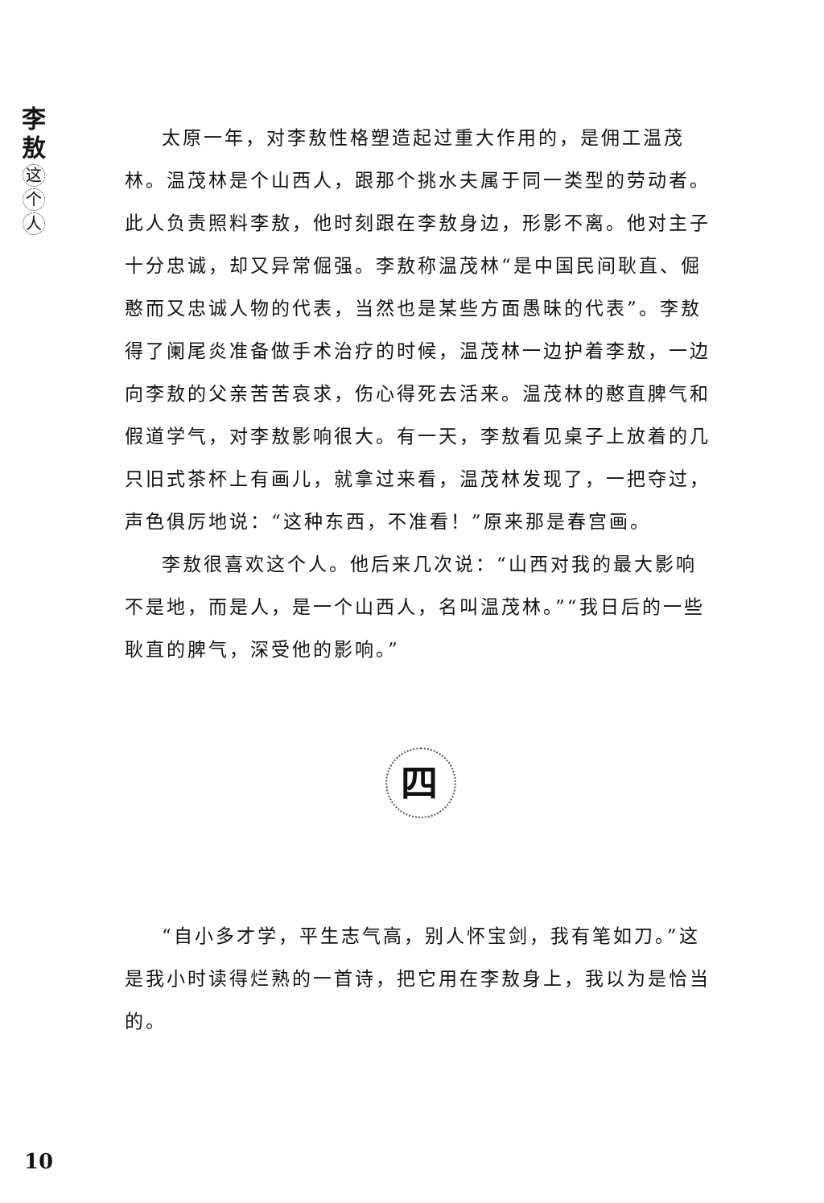李
敖
这
个
人
太原一年，对李敖性格塑造起过重大作用的，是佣工温茂林。温茂林是个山西人，跟那个挑水夫属于同一类型的劳动者。此人负责照料李敖，他时刻跟在李敖身边，形影不离。他对主子十分忠诚，却又异常倔强。李敖称温茂林“是中国民间耿直、倔憨而又忠诚人物的代表，当然也是某些方面愚昧的代表”。李敖得了阑尾炎准备做手术治疗的时候，温茂林一边护着李敖，一边向李敖的父亲苦苦哀求，伤心得死去活来。温茂林的憨直脾气和假道学气，对李敖影响很大。有一天，李敖看见桌子上放着的几只旧式茶杯上有画儿，就拿过来看，温茂林发现了，一把夺过，声色俱厉地说：“这种东西，不准看！”原来那是春宫画。
李敖很喜欢这个人。他后来几次说：“山西对我的最大影响不是地，而是人，是一个山西人，名叫温茂林。”“我日后的一些耿直的脾气，深受他的影响。”
四
“自小多才学，平生志气高，别人怀宝剑，我有笔如刀。”这是我小时读得烂熟的一首诗，把它用在李敖身上，我以为是恰当的。
10